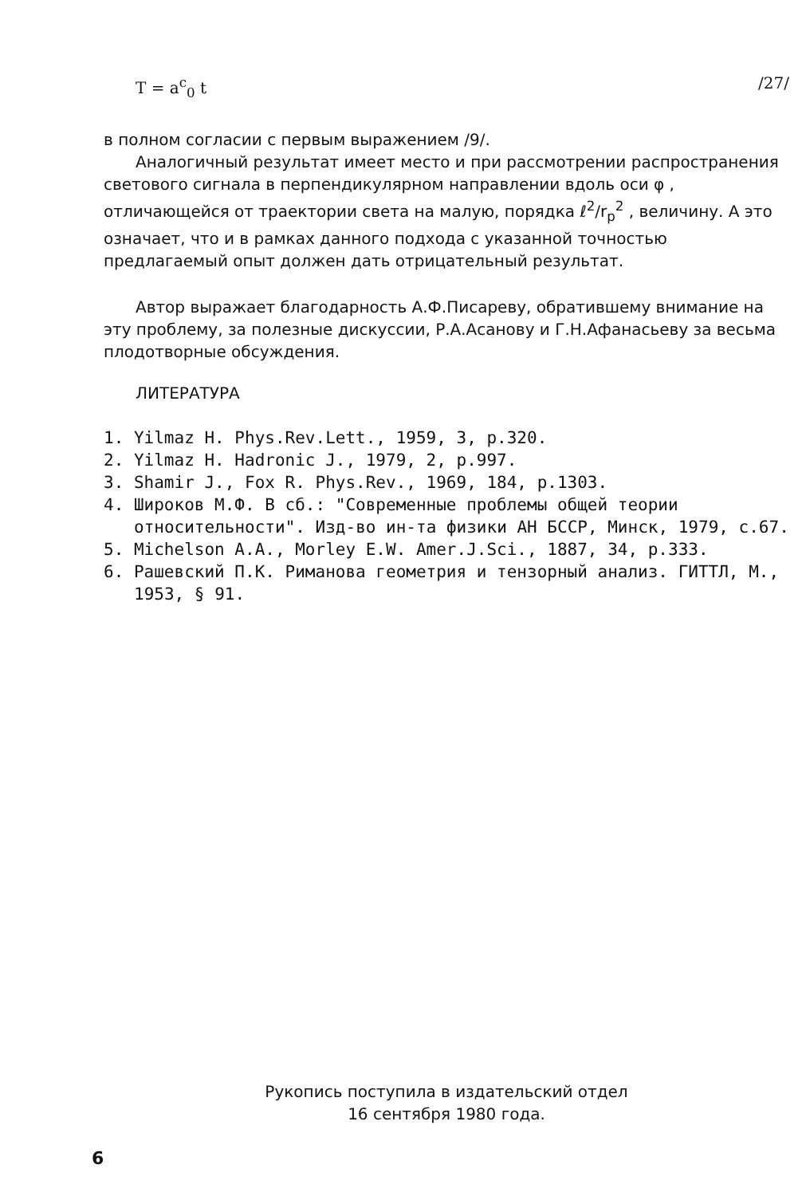T = a<sup>c</sup><sub>0</sub> t /27/
в полном согласии с первым выражением /9/.
Аналогичный результат имеет место и при рассмотрении распространения светового сигнала в перпендикулярном направлении вдоль оси φ , отличающейся от траектории света на малую, порядка ℓ<sup>2</sup>/r<sub>p</sub><sup>2</sup> , величину. А это означает, что и в рамках данного подхода с указанной точностью предлагаемый опыт должен дать отрицательный результат.
Автор выражает благодарность А.Ф.Писареву, обратившему внимание на эту проблему, за полезные дискуссии, Р.А.Асанову и Г.Н.Афанасьеву за весьма плодотворные обсуждения.
ЛИТЕРАТУРА
1. Yilmaz H. Phys.Rev.Lett., 1959, 3, p.320.
2. Yilmaz H. Hadronic J., 1979, 2, p.997.
3. Shamir J., Fox R. Phys.Rev., 1969, 184, p.1303.
4. Широков М.Ф. В сб.: "Современные проблемы общей теории относительности". Изд-во ин-та физики АН БССР, Минск, 1979, с.67.
5. Michelson A.A., Morley E.W. Amer.J.Sci., 1887, 34, p.333.
6. Рашевский П.К. Риманова геометрия и тензорный анализ. ГИТТЛ, М., 1953, § 91.
Рукопись поступила в издательский отдел
16 сентября 1980 года.
6